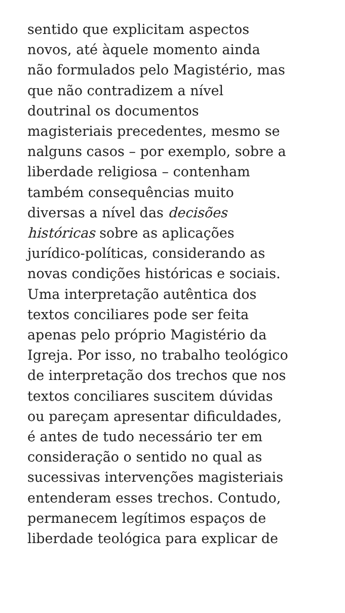sentido que explicitam aspectos
novos, até àquele momento ainda
não formulados pelo Magistério, mas
que não contradizem a nível
doutrinal os documentos
magisteriais precedentes, mesmo se
nalguns casos – por exemplo, sobre a
liberdade religiosa – contenham
também consequências muito
diversas a nível das decisões
históricas sobre as aplicações
jurídico-políticas, considerando as
novas condições históricas e sociais.
Uma interpretação autêntica dos
textos conciliares pode ser feita
apenas pelo próprio Magistério da
Igreja. Por isso, no trabalho teológico
de interpretação dos trechos que nos
textos conciliares suscitem dúvidas
ou pareçam apresentar dificuldades,
é antes de tudo necessário ter em
consideração o sentido no qual as
sucessivas intervenções magisteriais
entenderam esses trechos. Contudo,
permanecem legítimos espaços de
liberdade teológica para explicar de